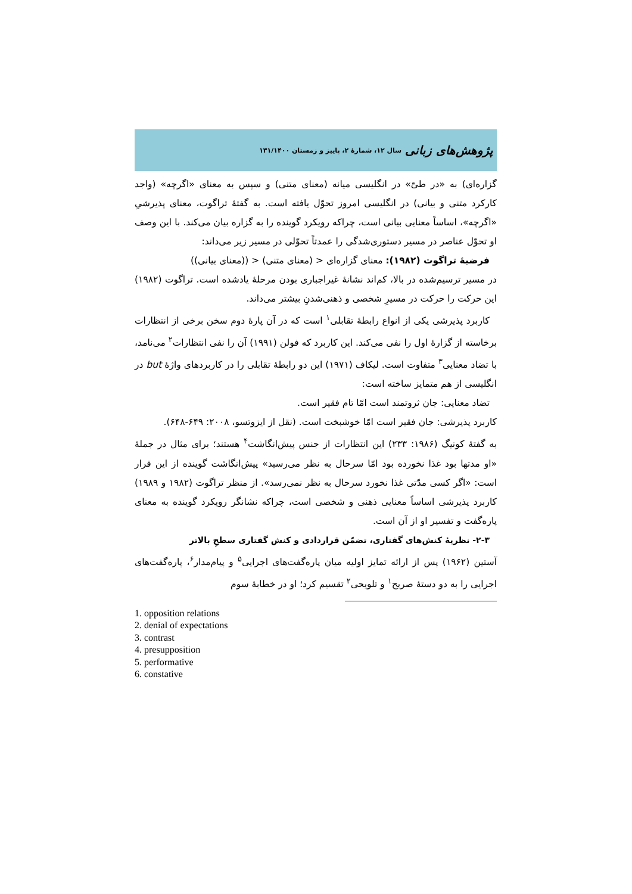پژوهش‌های زبانی سال ۱۲، شمارهٔ ۲، پاییز و زمستان ۱۳۱/۱۴۰۰
گزاره‌ای) به «در طیّ» در انگلیسی میانه (معنای متنی) و سپس به معنای «اگرچه» (واجد کارکرد متنی و بیانی) در انگلیسی امروز تحوّل یافته است. به گفتهٔ تراگوت، معنای پذیرشیِ «اگرچه»، اساساً معنایی بیانی است، چراکه رویکرد گوینده را به گزاره بیان می‌کند. با این وصف او تحوّل عناصر در مسیر دستوری‌شدگی را عمدتاً تحوّلی در مسیر زیر می‌داند:
فرضیهٔ تراگوت (۱۹۸۲): معنای گزاره‌ای < (معنای متنی) < ((معنای بیانی))
در مسیر ترسیم‌شده در بالا، کم‌اند نشانهٔ غیراجباری بودن مرحلهٔ یادشده است. تراگوت (۱۹۸۲) این حرکت را حرکت در مسیرِ شخصی و ذهنی‌شدنِ بیشتر می‌داند.
کاربرد پذیرشی یکی از انواع رابطهٔ تقابلی<sup>۱</sup> است که در آن پارهٔ دوم سخن برخی از انتظارات برخاسته از گزارهٔ اول را نفی می‌کند. این کاربرد که فولن (۱۹۹۱) آن را نفی انتظارات<sup>۲</sup> می‌نامد، با تضاد معنایی<sup>۳</sup> متفاوت است. لیکاف (۱۹۷۱) این دو رابطهٔ تقابلی را در کاربردهای واژهٔ but در انگلیسی از هم متمایز ساخته است:
تضاد معنایی: جان ثروتمند است امّا تام فقیر است.
کاربرد پذیرشی: جان فقیر است امّا خوشبخت است. (نقل از ایزوتسو، ۲۰۰۸: ۶۴۹-۶۴۸).
به گفتهٔ کونیگ (۱۹۸۶: ۲۳۳) این انتظارات از جنس پیش‌انگاشت<sup>۴</sup> هستند؛ برای مثال در جملهٔ «او مدتها بود غذا نخورده بود امّا سرحال به نظر می‌رسید» پیش‌انگاشت گوینده از این قرار است: «اگر کسی مدّتی غذا نخورد سرحال به نظر نمی‌رسد». از منظر تراگوت (۱۹۸۲ و ۱۹۸۹) کاربرد پذیرشی اساساً معنایی ذهنی و شخصی است، چراکه نشانگر رویکرد گوینده به معنای پاره‌گفت و تفسیر او از آن است.
۲-۳- نظریهٔ کنش‌های گفتاری، تضمّن قراردادی و کنش گفتاری سطحِ بالاتر
آستین (۱۹۶۲) پس از ارائه تمایز اولیه میان پاره‌گفت‌های اجرایی<sup>۵</sup> و پیام‌مدار<sup>۶</sup>، پاره‌گفت‌های اجرایی را به دو دستهٔ صریح<sup>۱</sup> و تلویحی<sup>۲</sup> تقسیم کرد؛ او در خطابهٔ سوم
1. opposition relations
2. denial of expectations
3. contrast
4. presupposition
5. performative
6. constative